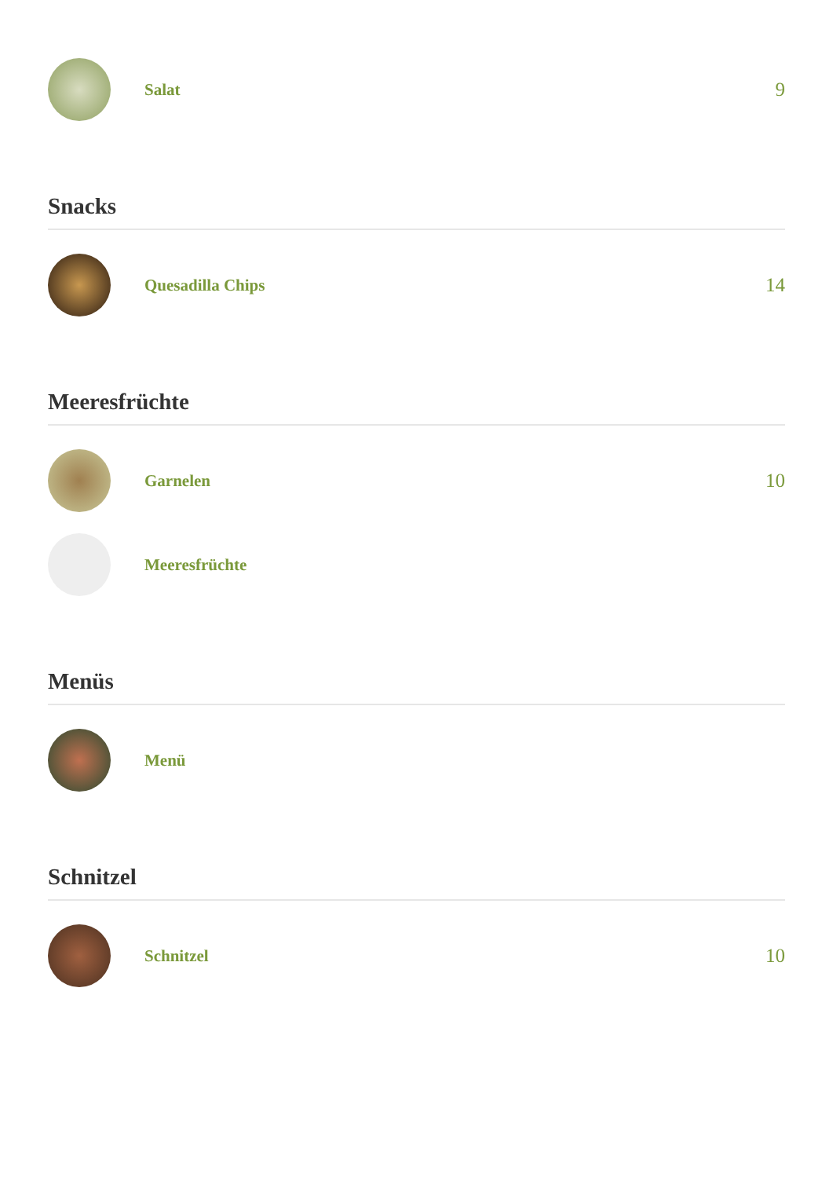Salat
9
Snacks
Quesadilla Chips
14
Meeresfrüchte
Garnelen
10
Meeresfrüchte
Menüs
Menü
Schnitzel
Schnitzel
10